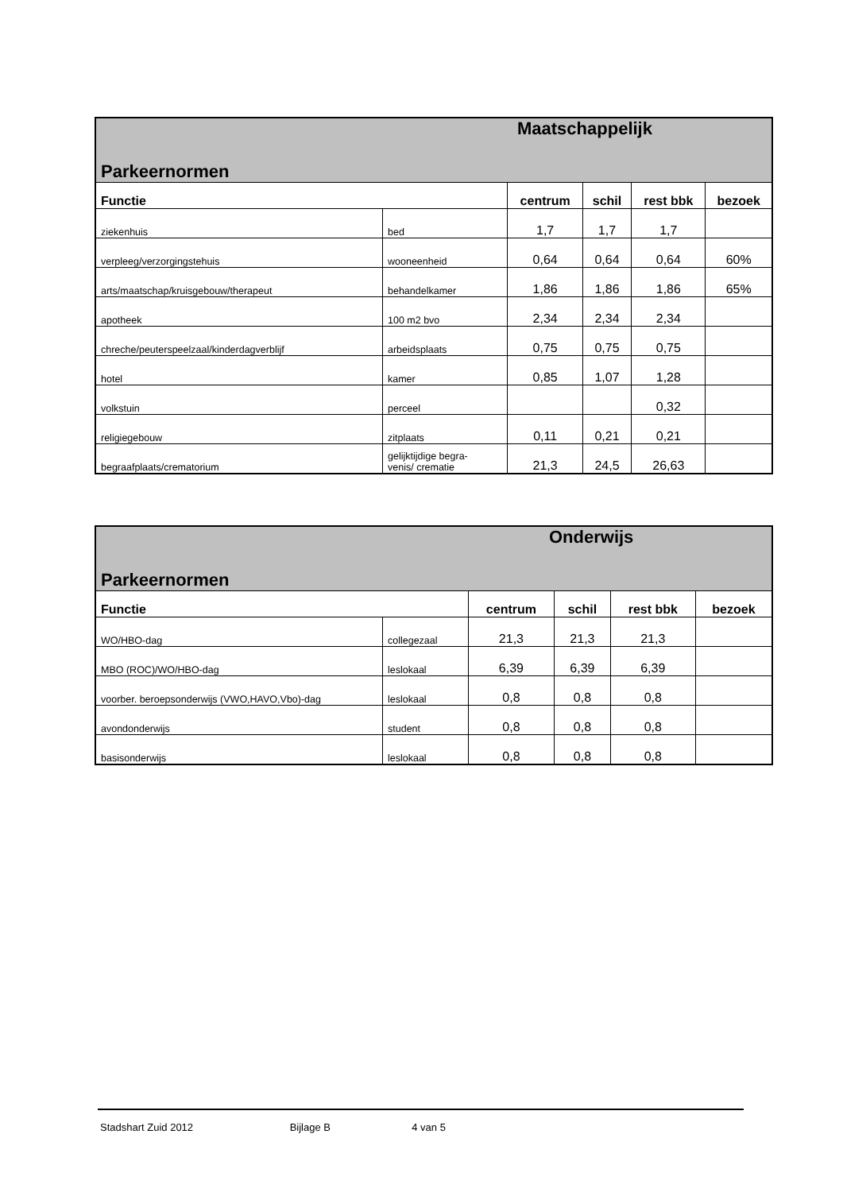| Maatschappelijk | | | | | |
| Parkeernormen | | | | | |
| Functie | | centrum | schil | rest bbk | bezoek |
| ziekenhuis | bed | 1,7 | 1,7 | 1,7 | |
| verpleeg/verzorgingstehuis | wooneenheid | 0,64 | 0,64 | 0,64 | 60% |
| arts/maatschap/kruisgebouw/therapeut | behandelkamer | 1,86 | 1,86 | 1,86 | 65% |
| apotheek | 100 m2 bvo | 2,34 | 2,34 | 2,34 | |
| chreche/peuterspeelzaal/kinderdagverblijf | arbeidsplaats | 0,75 | 0,75 | 0,75 | |
| hotel | kamer | 0,85 | 1,07 | 1,28 | |
| volkstuin | perceel | | | 0,32 | |
| religiegebouw | zitplaats | 0,11 | 0,21 | 0,21 | |
| begraafplaats/crematorium | gelijktijdige begra- venis/ crematie | 21,3 | 24,5 | 26,63 | |
| Onderwijs | | | | | |
| Parkeernormen | | | | | |
| Functie | | centrum | schil | rest bbk | bezoek |
| WO/HBO-dag | collegezaal | 21,3 | 21,3 | 21,3 | |
| MBO (ROC)/WO/HBO-dag | leslokaal | 6,39 | 6,39 | 6,39 | |
| voorber. beroepsonderwijs (VWO,HAVO,Vbo)-dag | leslokaal | 0,8 | 0,8 | 0,8 | |
| avondonderwijs | student | 0,8 | 0,8 | 0,8 | |
| basisonderwijs | leslokaal | 0,8 | 0,8 | 0,8 | |
Stadshart Zuid 2012 Bijlage B 4 van 5